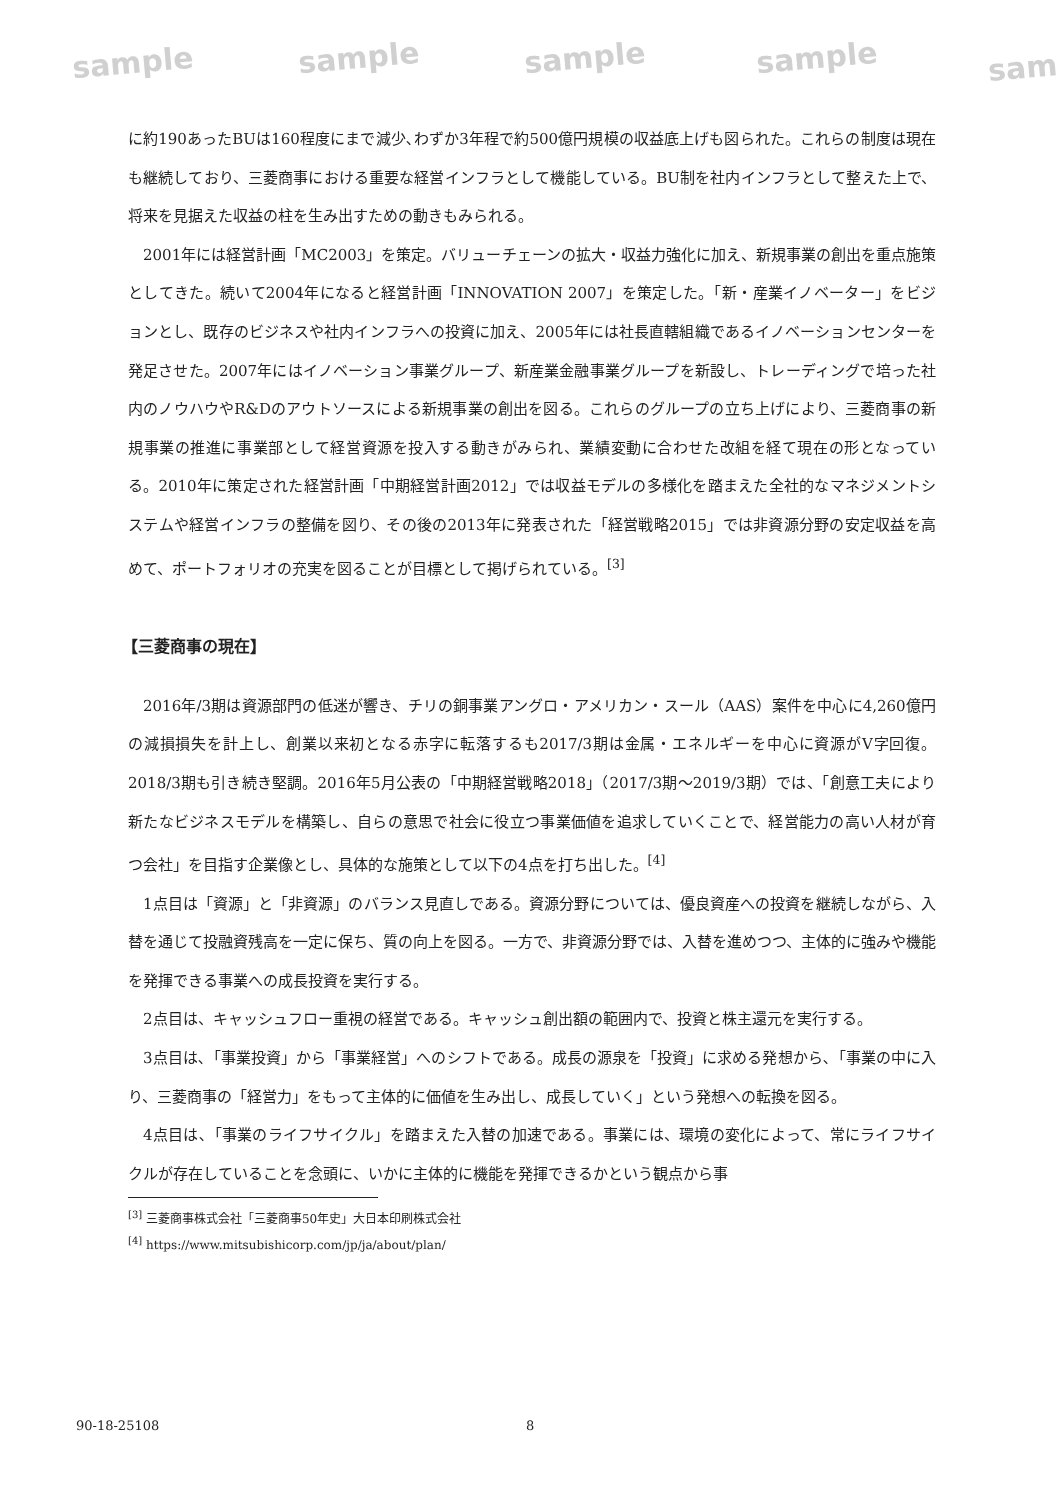sample sample sample sample sam
に約190あったBUは160程度にまで減少､わずか3年程で約500億円規模の収益底上げも図られた。これらの制度は現在も継続しており、三菱商事における重要な経営インフラとして機能している。BU制を社内インフラとして整えた上で、将来を見据えた収益の柱を生み出すための動きもみられる。
2001年には経営計画「MC2003」を策定。バリューチェーンの拡大・収益力強化に加え、新規事業の創出を重点施策としてきた。続いて2004年になると経営計画「INNOVATION 2007」を策定した。「新・産業イノベーター」をビジョンとし、既存のビジネスや社内インフラへの投資に加え、2005年には社長直轄組織であるイノベーションセンターを発足させた。2007年にはイノベーション事業グループ、新産業金融事業グループを新設し、トレーディングで培った社内のノウハウやR&Dのアウトソースによる新規事業の創出を図る。これらのグループの立ち上げにより、三菱商事の新規事業の推進に事業部として経営資源を投入する動きがみられ、業績変動に合わせた改組を経て現在の形となっている。2010年に策定された経営計画「中期経営計画2012」では収益モデルの多様化を踏まえた全社的なマネジメントシステムや経営インフラの整備を図り、その後の2013年に発表された「経営戦略2015」では非資源分野の安定収益を高めて、ポートフォリオの充実を図ることが目標として掲げられている。<sup>[3]</sup>
【三菱商事の現在】
2016年/3期は資源部門の低迷が響き、チリの銅事業アングロ・アメリカン・スール（AAS）案件を中心に4,260億円の減損損失を計上し、創業以来初となる赤字に転落するも2017/3期は金属・エネルギーを中心に資源がV字回復。2018/3期も引き続き堅調。2016年5月公表の「中期経営戦略2018」（2017/3期～2019/3期）では、「創意工夫により新たなビジネスモデルを構築し、自らの意思で社会に役立つ事業価値を追求していくことで、経営能力の高い人材が育つ会社」を目指す企業像とし、具体的な施策として以下の4点を打ち出した。<sup>[4]</sup>
1点目は「資源」と「非資源」のバランス見直しである。資源分野については、優良資産への投資を継続しながら、入替を通じて投融資残高を一定に保ち、質の向上を図る。一方で、非資源分野では、入替を進めつつ、主体的に強みや機能を発揮できる事業への成長投資を実行する。
2点目は、キャッシュフロー重視の経営である。キャッシュ創出額の範囲内で、投資と株主還元を実行する。
3点目は､「事業投資」から「事業経営」へのシフトである。成長の源泉を「投資」に求める発想から､「事業の中に入り、三菱商事の「経営力」をもって主体的に価値を生み出し、成長していく」という発想への転換を図る。
4点目は､「事業のライフサイクル」を踏まえた入替の加速である。事業には、環境の変化によって、常にライフサイクルが存在していることを念頭に、いかに主体的に機能を発揮できるかという観点から事
<sup>[3]</sup> 三菱商事株式会社「三菱商事50年史」大日本印刷株式会社
<sup>[4]</sup> https://www.mitsubishicorp.com/jp/ja/about/plan/
90-18-25108 8